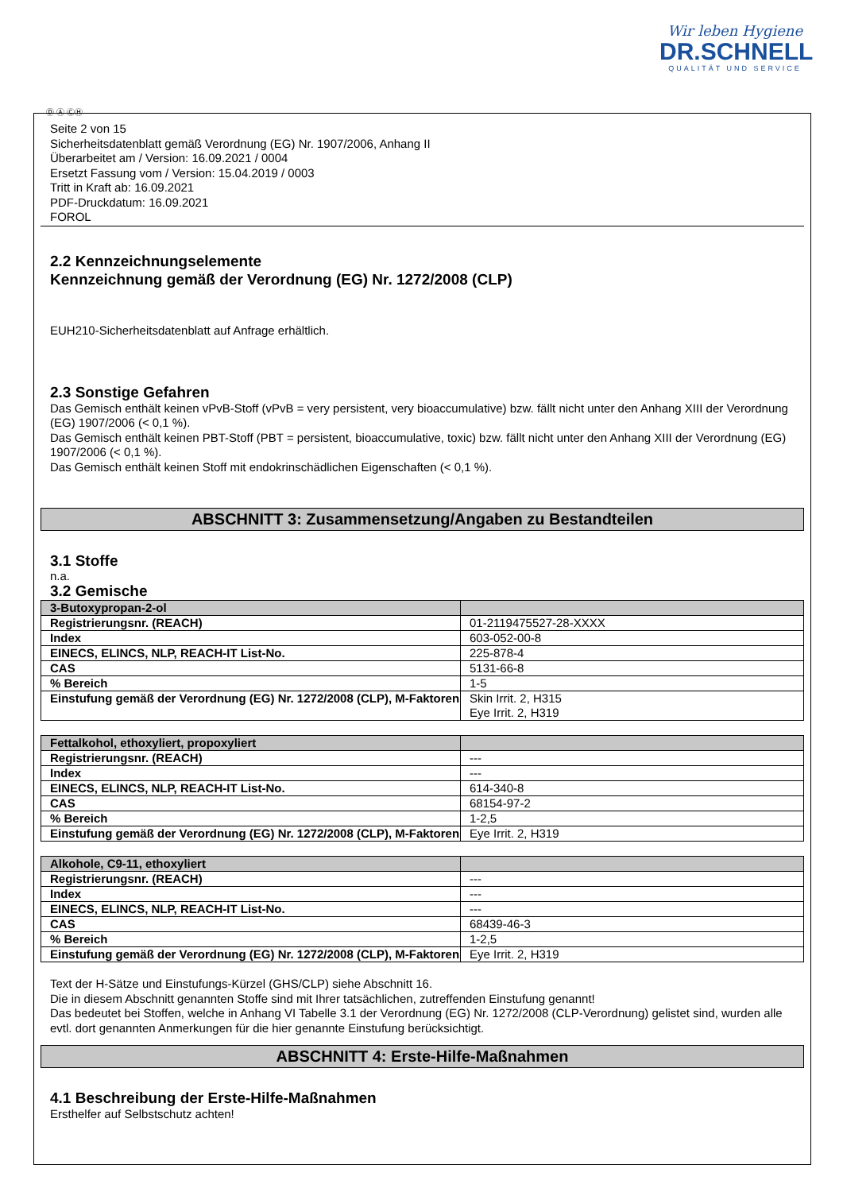Wir leben Hygiene
DR.SCHNELL
QUALITÄT UND SERVICE
Ⓓ Ⓐ ⒸⒽ
Seite 2 von 15
Sicherheitsdatenblatt gemäß Verordnung (EG) Nr. 1907/2006, Anhang II
Überarbeitet am / Version: 16.09.2021 / 0004
Ersetzt Fassung vom / Version: 15.04.2019 / 0003
Tritt in Kraft ab: 16.09.2021
PDF-Druckdatum: 16.09.2021
FOROL
2.2 Kennzeichnungselemente
Kennzeichnung gemäß der Verordnung (EG) Nr. 1272/2008 (CLP)
EUH210-Sicherheitsdatenblatt auf Anfrage erhältlich.
2.3 Sonstige Gefahren
Das Gemisch enthält keinen vPvB-Stoff (vPvB = very persistent, very bioaccumulative) bzw. fällt nicht unter den Anhang XIII der Verordnung (EG) 1907/2006 (< 0,1 %).
Das Gemisch enthält keinen PBT-Stoff (PBT = persistent, bioaccumulative, toxic) bzw. fällt nicht unter den Anhang XIII der Verordnung (EG) 1907/2006 (< 0,1 %).
Das Gemisch enthält keinen Stoff mit endokrinschädlichen Eigenschaften (< 0,1 %).
ABSCHNITT 3: Zusammensetzung/Angaben zu Bestandteilen
3.1 Stoffe
n.a.
3.2 Gemische
| 3-Butoxypropan-2-ol | |
| --- | --- |
| Registrierungsnr. (REACH) | 01-2119475527-28-XXXX |
| Index | 603-052-00-8 |
| EINECS, ELINCS, NLP, REACH-IT List-No. | 225-878-4 |
| CAS | 5131-66-8 |
| % Bereich | 1-5 |
| Einstufung gemäß der Verordnung (EG) Nr. 1272/2008 (CLP), M-Faktoren | Skin Irrit. 2, H315 Eye Irrit. 2, H319 |
| Fettalkohol, ethoxyliert, propoxyliert | |
| --- | --- |
| Registrierungsnr. (REACH) | --- |
| Index | --- |
| EINECS, ELINCS, NLP, REACH-IT List-No. | 614-340-8 |
| CAS | 68154-97-2 |
| % Bereich | 1-2,5 |
| Einstufung gemäß der Verordnung (EG) Nr. 1272/2008 (CLP), M-Faktoren | Eye Irrit. 2, H319 |
| Alkohole, C9-11, ethoxyliert | |
| --- | --- |
| Registrierungsnr. (REACH) | --- |
| Index | --- |
| EINECS, ELINCS, NLP, REACH-IT List-No. | --- |
| CAS | 68439-46-3 |
| % Bereich | 1-2,5 |
| Einstufung gemäß der Verordnung (EG) Nr. 1272/2008 (CLP), M-Faktoren | Eye Irrit. 2, H319 |
Text der H-Sätze und Einstufungs-Kürzel (GHS/CLP) siehe Abschnitt 16.
Die in diesem Abschnitt genannten Stoffe sind mit Ihrer tatsächlichen, zutreffenden Einstufung genannt!
Das bedeutet bei Stoffen, welche in Anhang VI Tabelle 3.1 der Verordnung (EG) Nr. 1272/2008 (CLP-Verordnung) gelistet sind, wurden alle evtl. dort genannten Anmerkungen für die hier genannte Einstufung berücksichtigt.
ABSCHNITT 4: Erste-Hilfe-Maßnahmen
4.1 Beschreibung der Erste-Hilfe-Maßnahmen
Ersthelfer auf Selbstschutz achten!